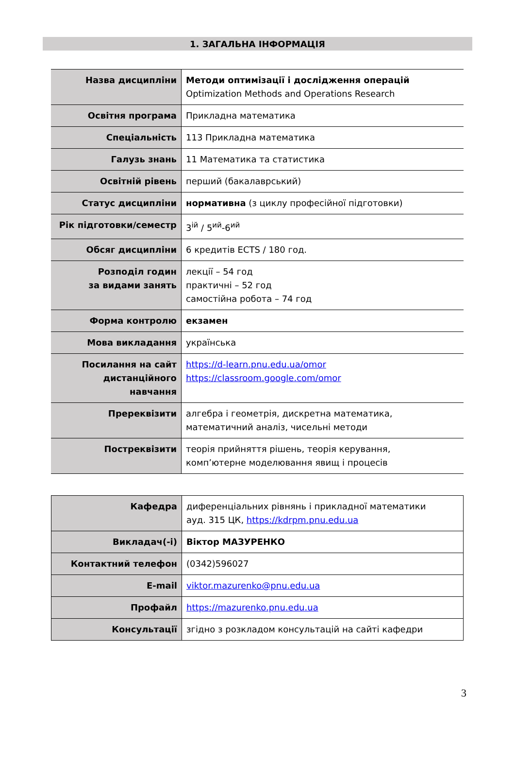1. ЗАГАЛЬНА ІНФОРМАЦІЯ
| Назва дисципліни | Методи оптимізації і дослідження операцій Optimization Methods and Operations Research |
| Освітня програма | Прикладна математика |
| Спеціальність | 113 Прикладна математика |
| Галузь знань | 11 Математика та статистика |
| Освітній рівень | перший (бакалаврський) |
| Статус дисципліни | нормативна (з циклу професійної підготовки) |
| Рік підготовки/семестр | 3<sup>ій</sup> / 5<sup>ий</sup>-6<sup>ий</sup> |
| Обсяг дисципліни | 6 кредитів ECTS / 180 год. |
| Розподіл годин за видами занять | лекції – 54 год практичні – 52 год самостійна робота – 74 год |
| Форма контролю | екзамен |
| Мова викладання | українська |
| Посилання на сайт дистанційного навчання | https://d-learn.pnu.edu.ua/omor https://classroom.google.com/omor |
| Пререквізити | алгебра і геометрія, дискретна математика, математичний аналіз, чисельні методи |
| Постреквізити | теорія прийняття рішень, теорія керування, комп’ютерне моделювання явищ і процесів |
| Кафедра | диференціальних рівнянь і прикладної математики ауд. 315 ЦК, https://kdrpm.pnu.edu.ua |
| Викладач(-і) | Віктор МАЗУРЕНКО |
| Контактний телефон | (0342)596027 |
| E-mail | viktor.mazurenko@pnu.edu.ua |
| Профайл | https://mazurenko.pnu.edu.ua |
| Консультації | згідно з розкладом консультацій на сайті кафедри |
3